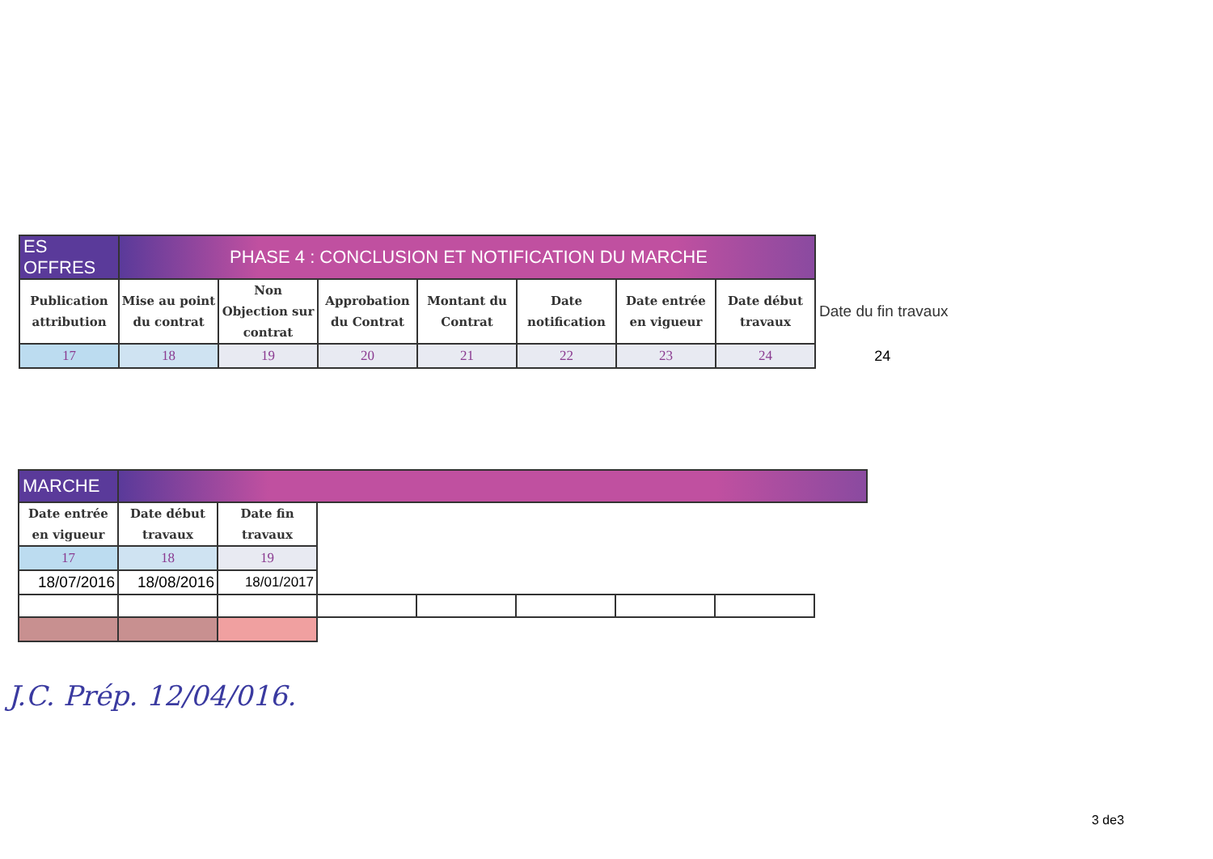| ES OFFRES | PHASE 4 : CONCLUSION ET NOTIFICATION DU MARCHE | | | | | | | |
| Publication attribution | Mise au point du contrat | Non Objection sur contrat | Approbation du Contrat | Montant du Contrat | Date notification | Date entrée en vigueur | Date début travaux | Date du fin travaux |
| 17 | 18 | 19 | 20 | 21 | 22 | 23 | 24 | 24 |
| MARCHE | | | | | | | | |
| Date entrée en vigueur | Date début travaux | Date fin travaux | | | | | | |
| 17 | 18 | 19 | | | | | | |
| 18/07/2016 | 18/08/2016 | 18/01/2017 | | | | | | |
J.C. Prép. 12/04/016.
3 de3